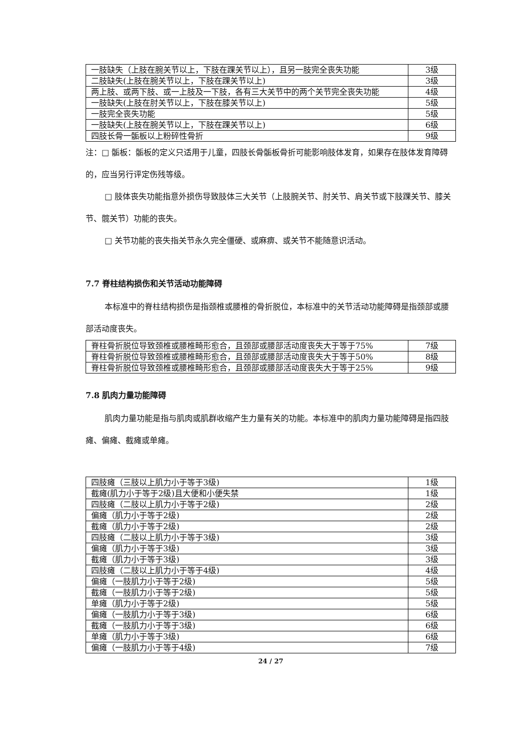| 一肢缺失（上肢在腕关节以上，下肢在踝关节以上），且另一肢完全丧失功能 | 3级 |
| 二肢缺失(上肢在腕关节以上，下肢在踝关节以上) | 3级 |
| 两上肢、或两下肢、或一上肢及一下肢，各有三大关节中的两个关节完全丧失功能 | 4级 |
| 一肢缺失(上肢在肘关节以上，下肢在膝关节以上) | 5级 |
| 一肢完全丧失功能 | 5级 |
| 一肢缺失(上肢在腕关节以上，下肢在踝关节以上) | 6级 |
| 四肢长骨一骺板以上粉碎性骨折 | 9级 |
注：□ 骺板：骺板的定义只适用于儿童，四肢长骨骺板骨折可能影响肢体发育，如果存在肢体发育障碍的，应当另行评定伤残等级。
□ 肢体丧失功能指意外损伤导致肢体三大关节（上肢腕关节、肘关节、肩关节或下肢踝关节、膝关节、髋关节）功能的丧失。
□ 关节功能的丧失指关节永久完全僵硬、或麻痹、或关节不能随意识活动。
7.7 脊柱结构损伤和关节活动功能障碍
本标准中的脊柱结构损伤是指颈椎或腰椎的骨折脱位，本标准中的关节活动功能障碍是指颈部或腰部活动度丧失。
| 脊柱骨折脱位导致颈椎或腰椎畸形愈合，且颈部或腰部活动度丧失大于等于75% | 7级 |
| 脊柱骨折脱位导致颈椎或腰椎畸形愈合，且颈部或腰部活动度丧失大于等于50% | 8级 |
| 脊柱骨折脱位导致颈椎或腰椎畸形愈合，且颈部或腰部活动度丧失大于等于25% | 9级 |
7.8 肌肉力量功能障碍
肌肉力量功能是指与肌肉或肌群收缩产生力量有关的功能。本标准中的肌肉力量功能障碍是指四肢瘫、偏瘫、截瘫或单瘫。
| 四肢瘫（三肢以上肌力小于等于3级) | 1级 |
| 截瘫(肌力小于等于2级)且大便和小便失禁 | 1级 |
| 四肢瘫（二肢以上肌力小于等于2级) | 2级 |
| 偏瘫（肌力小于等于2级) | 2级 |
| 截瘫（肌力小于等于2级) | 2级 |
| 四肢瘫（二肢以上肌力小于等于3级) | 3级 |
| 偏瘫（肌力小于等于3级) | 3级 |
| 截瘫（肌力小于等于3级) | 3级 |
| 四肢瘫（二肢以上肌力小于等于4级) | 4级 |
| 偏瘫（一肢肌力小于等于2级) | 5级 |
| 截瘫（一肢肌力小于等于2级) | 5级 |
| 单瘫（肌力小于等于2级) | 5级 |
| 偏瘫（一肢肌力小于等于3级) | 6级 |
| 截瘫（一肢肌力小于等于3级) | 6级 |
| 单瘫（肌力小于等于3级) | 6级 |
| 偏瘫（一肢肌力小于等于4级) | 7级 |
24 / 27